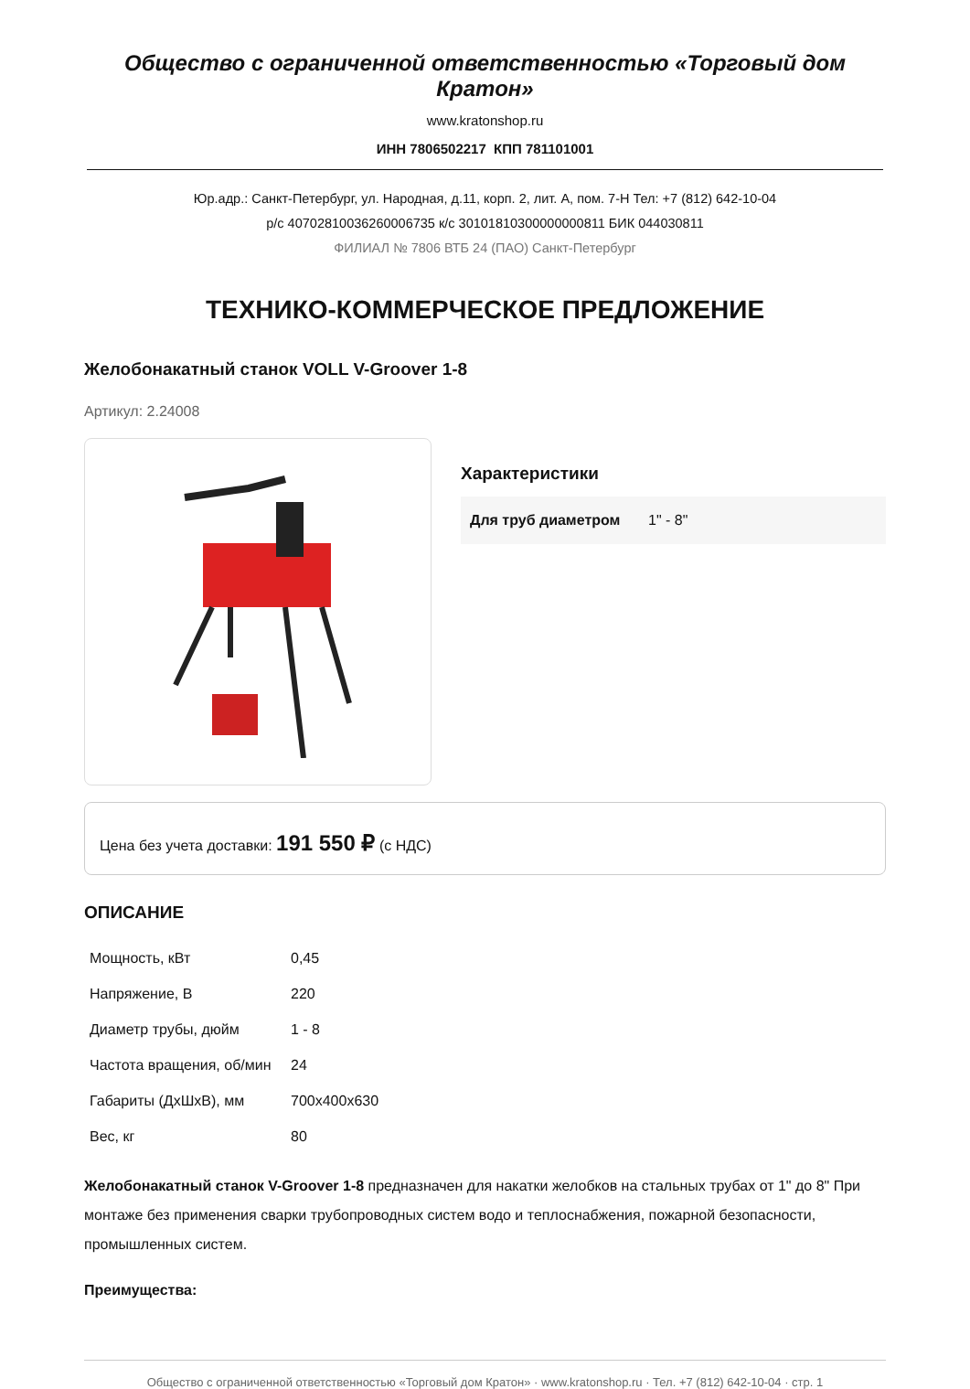Общество с ограниченной ответственностью «Торговый дом Кратон»
www.kratonshop.ru
ИНН 7806502217 КПП 781101001
Юр.адр.: Санкт-Петербург, ул. Народная, д.11, корп. 2, лит. А, пом. 7-Н Тел: +7 (812) 642-10-04
р/с 40702810036260006735 к/с 30101810300000000811 БИК 044030811
ФИЛИАЛ № 7806 ВТБ 24 (ПАО) Санкт-Петербург
ТЕХНИКО-КОММЕРЧЕСКОЕ ПРЕДЛОЖЕНИЕ
Желобонакатный станок VOLL V-Groover 1-8
Артикул: 2.24008
Характеристики
| Для труб диаметром | 1" - 8" |
Цена без учета доставки: 191 550 ₽ (с НДС)
ОПИСАНИЕ
| Мощность, кВт | 0,45 |
| Напряжение, В | 220 |
| Диаметр трубы, дюйм | 1 - 8 |
| Частота вращения, об/мин | 24 |
| Габариты (ДхШхВ), мм | 700x400x630 |
| Вес, кг | 80 |
Желобонакатный станок V-Groover 1-8 предназначен для накатки желобков на стальных трубах от 1" до 8" При монтаже без применения сварки трубопроводных систем водо и теплоснабжения, пожарной безопасности, промышленных систем.
Преимущества:
Общество с ограниченной ответственностью «Торговый дом Кратон» · www.kratonshop.ru · Тел. +7 (812) 642-10-04 · стр. 1